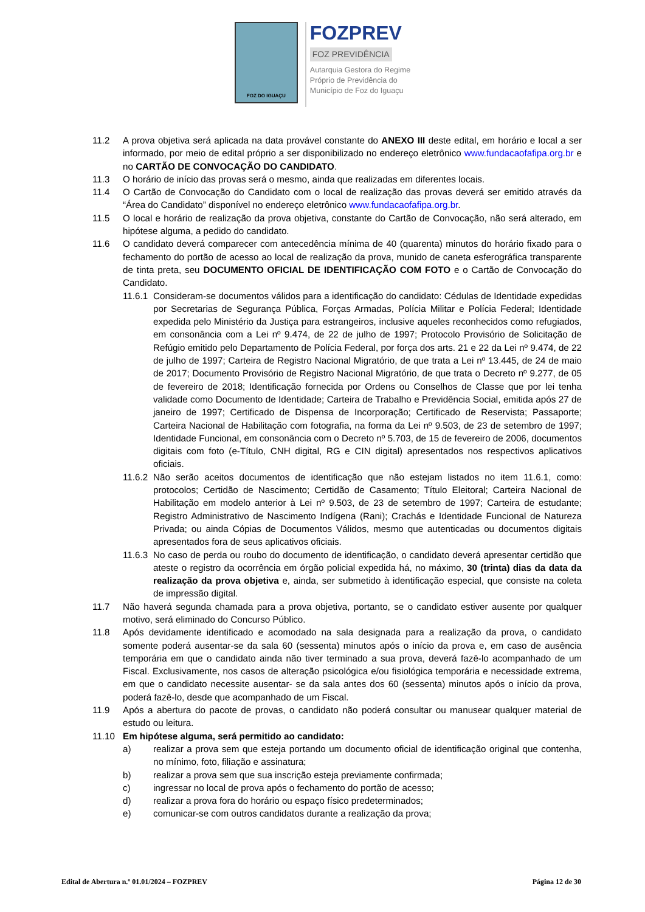FOZ DO IGUAÇU
FOZPREV
FOZ PREVIDÊNCIA
Autarquia Gestora do Regime
Próprio de Previdência do
Município de Foz do Iguaçu
11.2 A prova objetiva será aplicada na data provável constante do ANEXO III deste edital, em horário e local a ser informado, por meio de edital próprio a ser disponibilizado no endereço eletrônico www.fundacaofafipa.org.br e no CARTÃO DE CONVOCAÇÃO DO CANDIDATO.
11.3 O horário de início das provas será o mesmo, ainda que realizadas em diferentes locais.
11.4 O Cartão de Convocação do Candidato com o local de realização das provas deverá ser emitido através da “Área do Candidato” disponível no endereço eletrônico www.fundacaofafipa.org.br.
11.5 O local e horário de realização da prova objetiva, constante do Cartão de Convocação, não será alterado, em hipótese alguma, a pedido do candidato.
11.6 O candidato deverá comparecer com antecedência mínima de 40 (quarenta) minutos do horário fixado para o fechamento do portão de acesso ao local de realização da prova, munido de caneta esferográfica transparente de tinta preta, seu DOCUMENTO OFICIAL DE IDENTIFICAÇÃO COM FOTO e o Cartão de Convocação do Candidato.
11.6.1
Consideram-se documentos válidos para a identificação do candidato: Cédulas de Identidade expedidas por Secretarias de Segurança Pública, Forças Armadas, Polícia Militar e Polícia Federal; Identidade expedida pelo Ministério da Justiça para estrangeiros, inclusive aqueles reconhecidos como refugiados, em consonância com a Lei nº 9.474, de 22 de julho de 1997; Protocolo Provisório de Solicitação de Refúgio emitido pelo Departamento de Polícia Federal, por força dos arts. 21 e 22 da Lei nº 9.474, de 22 de julho de 1997; Carteira de Registro Nacional Migratório, de que trata a Lei nº 13.445, de 24 de maio de 2017; Documento Provisório de Registro Nacional Migratório, de que trata o Decreto nº 9.277, de 05 de fevereiro de 2018; Identificação fornecida por Ordens ou Conselhos de Classe que por lei tenha validade como Documento de Identidade; Carteira de Trabalho e Previdência Social, emitida após 27 de janeiro de 1997; Certificado de Dispensa de Incorporação; Certificado de Reservista; Passaporte; Carteira Nacional de Habilitação com fotografia, na forma da Lei nº 9.503, de 23 de setembro de 1997; Identidade Funcional, em consonância com o Decreto nº 5.703, de 15 de fevereiro de 2006, documentos digitais com foto (e-Título, CNH digital, RG e CIN digital) apresentados nos respectivos aplicativos oficiais.
11.6.2
Não serão aceitos documentos de identificação que não estejam listados no item 11.6.1, como: protocolos; Certidão de Nascimento; Certidão de Casamento; Título Eleitoral; Carteira Nacional de Habilitação em modelo anterior à Lei nº 9.503, de 23 de setembro de 1997; Carteira de estudante; Registro Administrativo de Nascimento Indígena (Rani); Crachás e Identidade Funcional de Natureza Privada; ou ainda Cópias de Documentos Válidos, mesmo que autenticadas ou documentos digitais apresentados fora de seus aplicativos oficiais.
11.6.3
No caso de perda ou roubo do documento de identificação, o candidato deverá apresentar certidão que ateste o registro da ocorrência em órgão policial expedida há, no máximo, 30 (trinta) dias da data da realização da prova objetiva e, ainda, ser submetido à identificação especial, que consiste na coleta de impressão digital.
11.7 Não haverá segunda chamada para a prova objetiva, portanto, se o candidato estiver ausente por qualquer motivo, será eliminado do Concurso Público.
11.8 Após devidamente identificado e acomodado na sala designada para a realização da prova, o candidato somente poderá ausentar-se da sala 60 (sessenta) minutos após o início da prova e, em caso de ausência temporária em que o candidato ainda não tiver terminado a sua prova, deverá fazê-lo acompanhado de um Fiscal. Exclusivamente, nos casos de alteração psicológica e/ou fisiológica temporária e necessidade extrema, em que o candidato necessite ausentar- se da sala antes dos 60 (sessenta) minutos após o início da prova, poderá fazê-lo, desde que acompanhado de um Fiscal.
11.9 Após a abertura do pacote de provas, o candidato não poderá consultar ou manusear qualquer material de estudo ou leitura.
11.10 Em hipótese alguma, será permitido ao candidato:
a) realizar a prova sem que esteja portando um documento oficial de identificação original que contenha, no mínimo, foto, filiação e assinatura;
b) realizar a prova sem que sua inscrição esteja previamente confirmada;
c) ingressar no local de prova após o fechamento do portão de acesso;
d) realizar a prova fora do horário ou espaço físico predeterminados;
e) comunicar-se com outros candidatos durante a realização da prova;
Edital de Abertura n.º 01.01/2024 – FOZPREV Página 12 de 30